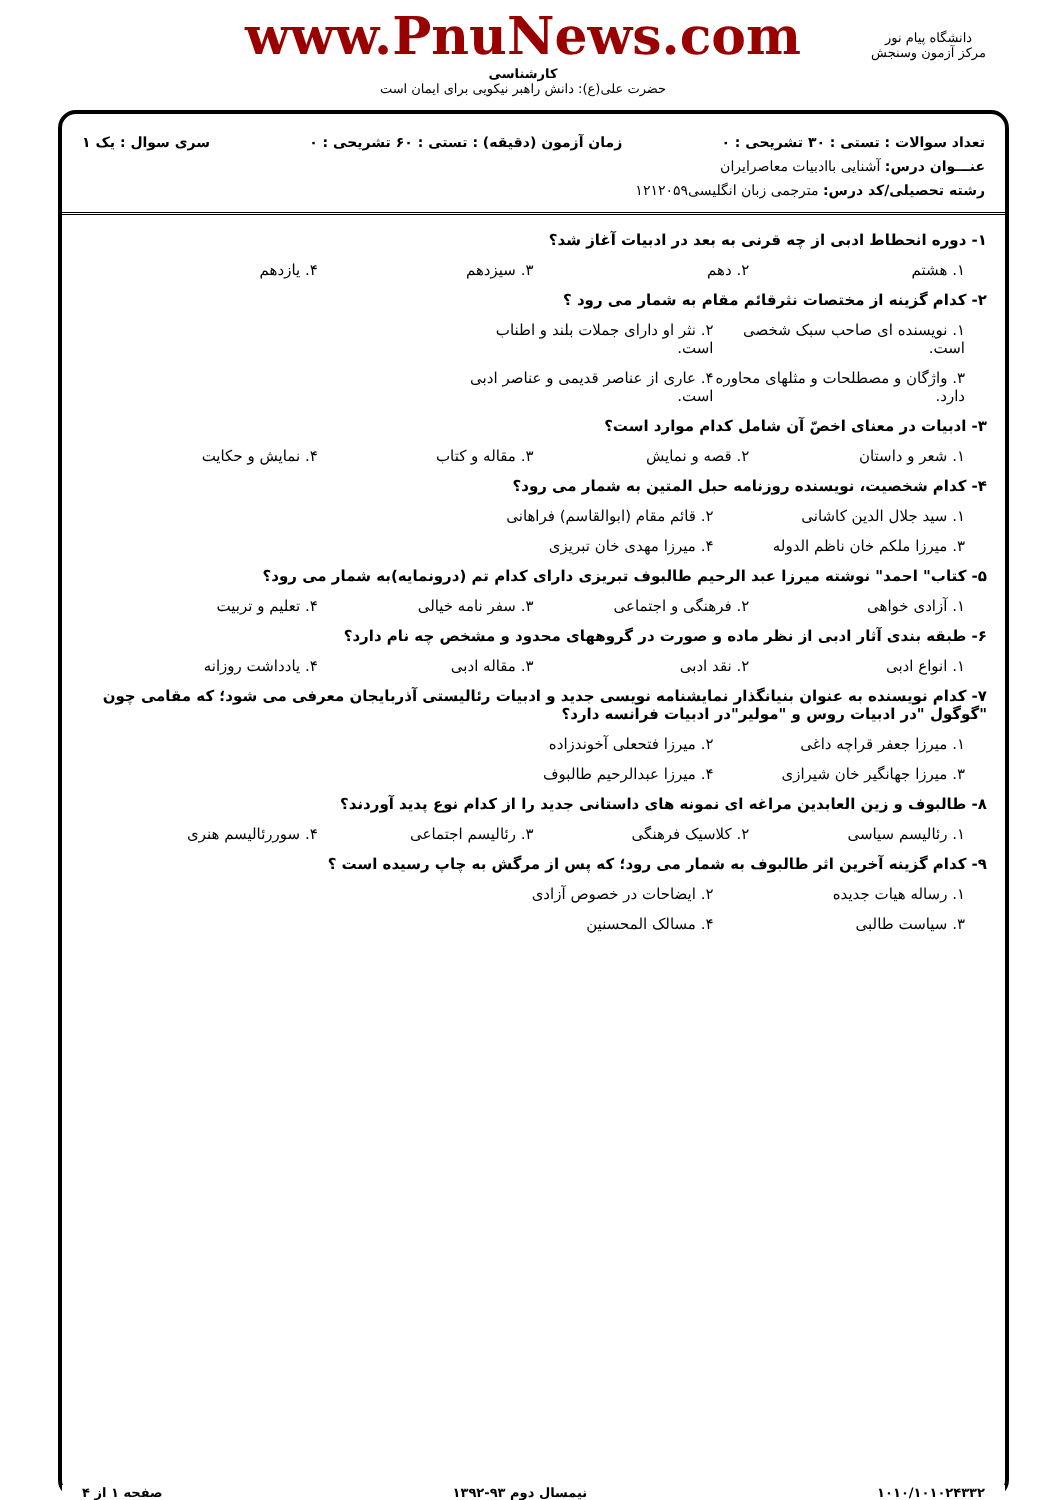دانشگاه پیام نور
مرکز آزمون وسنجش
www.PnuNews.com
کارشناسی
حضرت علی(ع): دانش راهبر نیکویی برای ایمان است
تعداد سوالات : تستی : ۳۰ تشریحی : ۰ زمان آزمون (دقیقه) : تستی : ۶۰ تشریحی : ۰ سری سوال : یک ۱
عنـــوان درس: آشنایی باادبیات معاصرایران
رشته تحصیلی/کد درس: مترجمی زبان انگلیسی۱۲۱۲۰۵۹
۱- دوره انحطاط ادبی از چه قرنی به بعد در ادبیات آغاز شد؟
۱. هشتم ۲. دهم ۳. سیزدهم ۴. یازدهم
۲- کدام گزینه از مختصات نثرقائم مقام به شمار می رود ؟
۱. نویسنده ای صاحب سبک شخصی است. ۲. نثر او دارای جملات بلند و اطناب است.
۳. واژگان و مصطلحات و مثلهای محاوره دارد. ۴. عاری از عناصر قدیمی و عناصر ادبی است.
۳- ادبیات در معنای اخصّ آن شامل کدام موارد است؟
۱. شعر و داستان ۲. قصه و نمایش ۳. مقاله و کتاب ۴. نمایش و حکایت
۴- کدام شخصیت، نویسنده روزنامه حبل المتین به شمار می رود؟
۱. سید جلال الدین کاشانی ۲. قائم مقام (ابوالقاسم) فراهانی
۳. میرزا ملکم خان ناظم الدوله ۴. میرزا مهدی خان تبریزی
۵- کتاب" احمد" نوشته میرزا عبد الرحیم طالبوف تبریزی دارای کدام تم (درونمایه)به شمار می رود؟
۱. آزادی خواهی ۲. فرهنگی و اجتماعی ۳. سفر نامه خیالی ۴. تعلیم و تربیت
۶- طبقه بندی آثار ادبی از نظر ماده و صورت در گروههای محدود و مشخص چه نام دارد؟
۱. انواع ادبی ۲. نقد ادبی ۳. مقاله ادبی ۴. یادداشت روزانه
۷- کدام نویسنده به عنوان بنیانگذار نمایشنامه نویسی جدید و ادبیات رئالیستی آذربایجان معرفی می شود؛ که مقامی چون "گوگول "در ادبیات روس و "مولیر"در ادبیات فرانسه دارد؟
۱. میرزا جعفر قراچه داغی ۲. میرزا فتحعلی آخوندزاده
۳. میرزا جهانگیر خان شیرازی ۴. میرزا عبدالرحیم طالبوف
۸- طالبوف و زین العابدین مراغه ای نمونه های داستانی جدید را از کدام نوع پدید آوردند؟
۱. رئالیسم سیاسی ۲. کلاسیک فرهنگی ۳. رئالیسم اجتماعی ۴. سوررئالیسم هنری
۹- کدام گزینه آخرین اثر طالبوف به شمار می رود؛ که پس از مرگش به چاپ رسیده است ؟
۱. رساله هیات جدیده ۲. ایضاحات در خصوص آزادی
۳. سیاست طالبی ۴. مسالک المحسنین
۱۰۱۰/۱۰۱۰۲۴۳۳۲ نیمسال دوم ۹۳-۱۳۹۲ صفحه ۱ از ۴